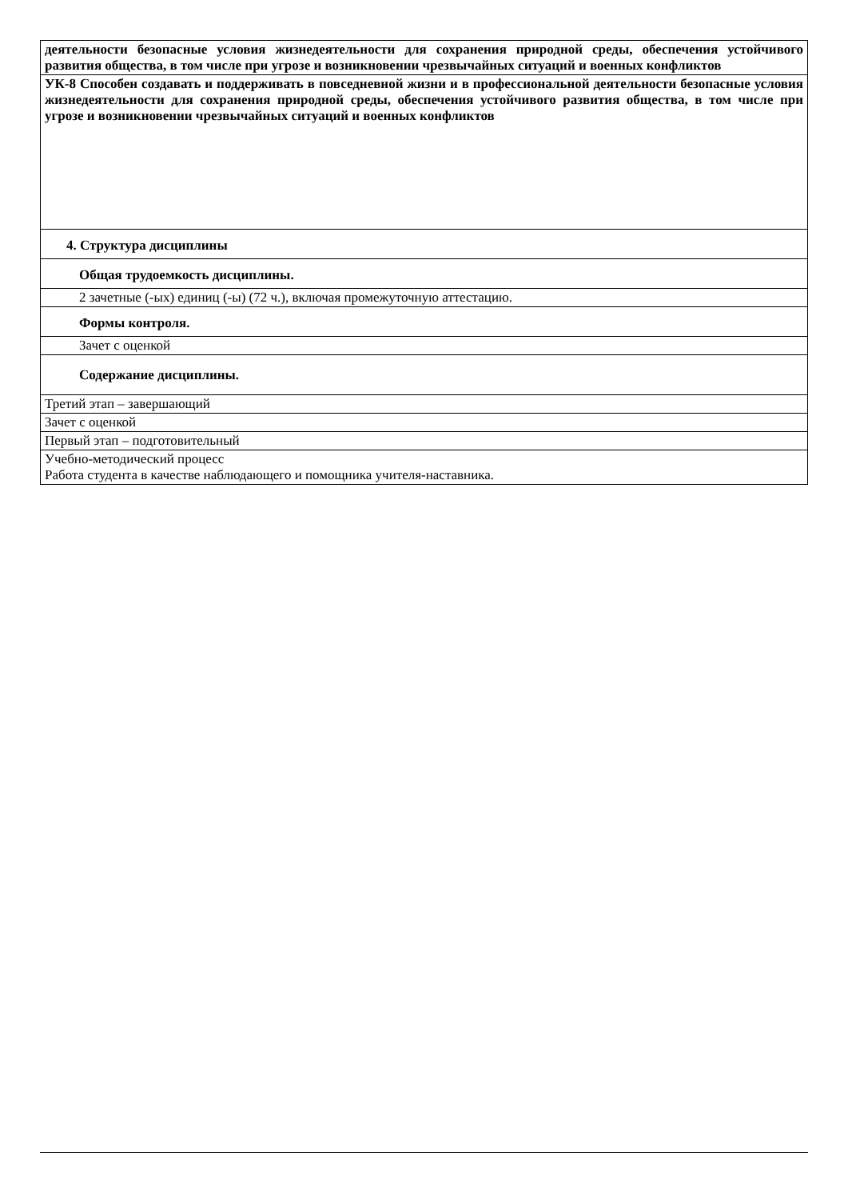| деятельности безопасные условия жизнедеятельности для сохранения природной среды, обеспечения устойчивого развития общества, в том числе при угрозе и возникновении чрезвычайных ситуаций и военных конфликтов |
| УК-8 Способен создавать и поддерживать в повседневной жизни и в профессиональной деятельности безопасные условия жизнедеятельности для сохранения природной среды, обеспечения устойчивого развития общества, в том числе при угрозе и возникновении чрезвычайных ситуаций и военных конфликтов |
| 4. Структура дисциплины |
| Общая трудоемкость дисциплины. |
| 2 зачетные (-ых) единиц (-ы) (72 ч.), включая промежуточную аттестацию. |
| Формы контроля. |
| Зачет с оценкой |
| Содержание дисциплины. |
| Третий этап – завершающий |
| Зачет с оценкой |
| Первый этап – подготовительный |
| Учебно-методический процесс Работа студента в качестве наблюдающего и помощника учителя-наставника. |